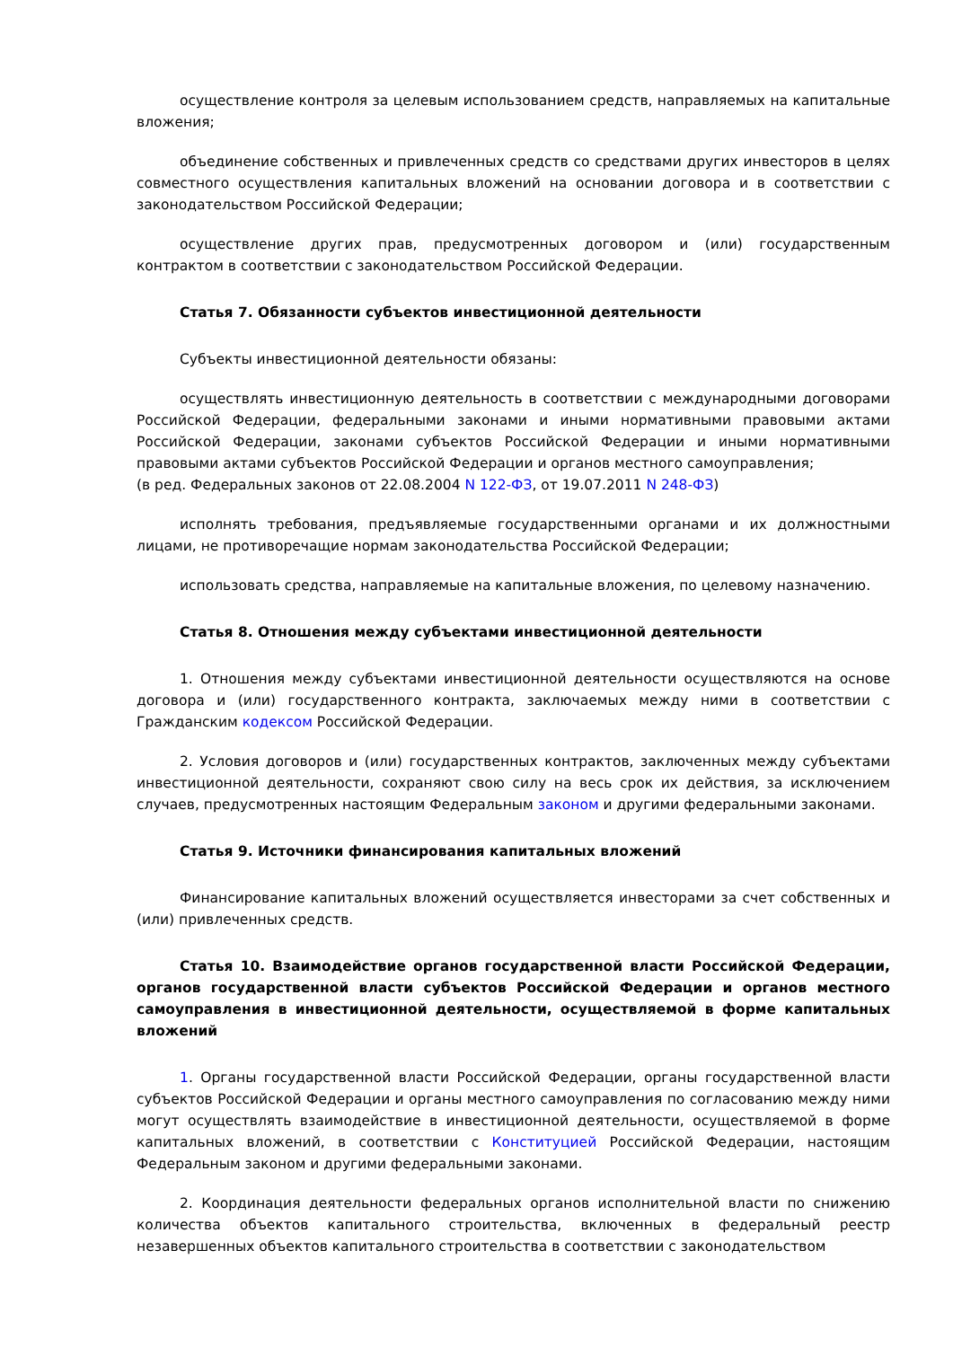осуществление контроля за целевым использованием средств, направляемых на капитальные вложения;
объединение собственных и привлеченных средств со средствами других инвесторов в целях совместного осуществления капитальных вложений на основании договора и в соответствии с законодательством Российской Федерации;
осуществление других прав, предусмотренных договором и (или) государственным контрактом в соответствии с законодательством Российской Федерации.
Статья 7. Обязанности субъектов инвестиционной деятельности
Субъекты инвестиционной деятельности обязаны:
осуществлять инвестиционную деятельность в соответствии с международными договорами Российской Федерации, федеральными законами и иными нормативными правовыми актами Российской Федерации, законами субъектов Российской Федерации и иными нормативными правовыми актами субъектов Российской Федерации и органов местного самоуправления;
(в ред. Федеральных законов от 22.08.2004 N 122-ФЗ, от 19.07.2011 N 248-ФЗ)
исполнять требования, предъявляемые государственными органами и их должностными лицами, не противоречащие нормам законодательства Российской Федерации;
использовать средства, направляемые на капитальные вложения, по целевому назначению.
Статья 8. Отношения между субъектами инвестиционной деятельности
1. Отношения между субъектами инвестиционной деятельности осуществляются на основе договора и (или) государственного контракта, заключаемых между ними в соответствии с Гражданским кодексом Российской Федерации.
2. Условия договоров и (или) государственных контрактов, заключенных между субъектами инвестиционной деятельности, сохраняют свою силу на весь срок их действия, за исключением случаев, предусмотренных настоящим Федеральным законом и другими федеральными законами.
Статья 9. Источники финансирования капитальных вложений
Финансирование капитальных вложений осуществляется инвесторами за счет собственных и (или) привлеченных средств.
Статья 10. Взаимодействие органов государственной власти Российской Федерации, органов государственной власти субъектов Российской Федерации и органов местного самоуправления в инвестиционной деятельности, осуществляемой в форме капитальных вложений
1. Органы государственной власти Российской Федерации, органы государственной власти субъектов Российской Федерации и органы местного самоуправления по согласованию между ними могут осуществлять взаимодействие в инвестиционной деятельности, осуществляемой в форме капитальных вложений, в соответствии с Конституцией Российской Федерации, настоящим Федеральным законом и другими федеральными законами.
2. Координация деятельности федеральных органов исполнительной власти по снижению количества объектов капитального строительства, включенных в федеральный реестр незавершенных объектов капитального строительства в соответствии с законодательством